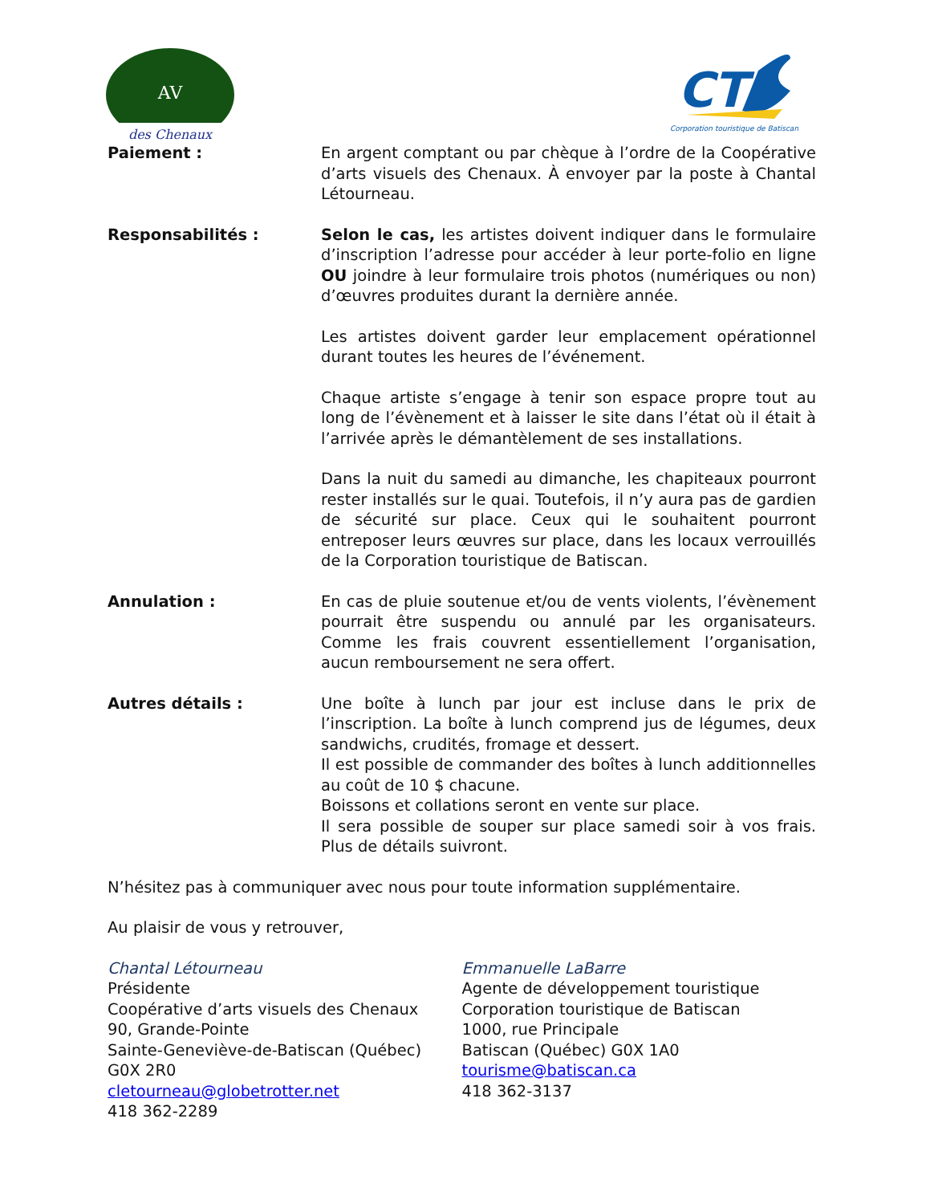AV
des Chenaux
CT
Corporation touristique de Batiscan
Paiement : En argent comptant ou par chèque à l’ordre de la Coopérative d’arts visuels des Chenaux. À envoyer par la poste à Chantal Létourneau.
Responsabilités : Selon le cas, les artistes doivent indiquer dans le formulaire d’inscription l’adresse pour accéder à leur porte-folio en ligne OU joindre à leur formulaire trois photos (numériques ou non) d’œuvres produites durant la dernière année.
Les artistes doivent garder leur emplacement opérationnel durant toutes les heures de l’événement.
Chaque artiste s’engage à tenir son espace propre tout au long de l’évènement et à laisser le site dans l’état où il était à l’arrivée après le démantèlement de ses installations.
Dans la nuit du samedi au dimanche, les chapiteaux pourront rester installés sur le quai. Toutefois, il n’y aura pas de gardien de sécurité sur place. Ceux qui le souhaitent pourront entreposer leurs œuvres sur place, dans les locaux verrouillés de la Corporation touristique de Batiscan.
Annulation : En cas de pluie soutenue et/ou de vents violents, l’évènement pourrait être suspendu ou annulé par les organisateurs. Comme les frais couvrent essentiellement l’organisation, aucun remboursement ne sera offert.
Autres détails : Une boîte à lunch par jour est incluse dans le prix de l’inscription. La boîte à lunch comprend jus de légumes, deux sandwichs, crudités, fromage et dessert.
Il est possible de commander des boîtes à lunch additionnelles au coût de 10 $ chacune.
Boissons et collations seront en vente sur place.
Il sera possible de souper sur place samedi soir à vos frais. Plus de détails suivront.
N’hésitez pas à communiquer avec nous pour toute information supplémentaire.
Au plaisir de vous y retrouver,
Chantal Létourneau
Présidente
Coopérative d’arts visuels des Chenaux
90, Grande-Pointe
Sainte-Geneviève-de-Batiscan (Québec)
G0X 2R0
cletourneau@globetrotter.net
418 362-2289
Emmanuelle LaBarre
Agente de développement touristique
Corporation touristique de Batiscan
1000, rue Principale
Batiscan (Québec) G0X 1A0
tourisme@batiscan.ca
418 362-3137